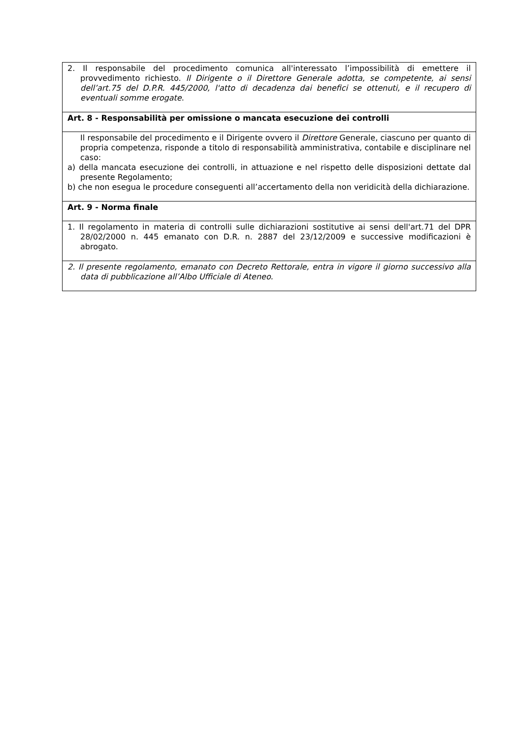| 2. Il responsabile del procedimento comunica all'interessato l’impossibilità di emettere il provvedimento richiesto. Il Dirigente o il Direttore Generale adotta, se competente, ai sensi dell’art.75 del D.P.R. 445/2000, l'atto di decadenza dai benefici se ottenuti, e il recupero di eventuali somme erogate . |
| Art. 8 - Responsabilità per omissione o mancata esecuzione dei controlli |
| Il responsabile del procedimento e il Dirigente ovvero il Direttore Generale, ciascuno per quanto di propria competenza, risponde a titolo di responsabilità amministrativa, contabile e disciplinare nel caso: a) della mancata esecuzione dei controlli, in attuazione e nel rispetto delle disposizioni dettate dal presente Regolamento; b) che non esegua le procedure conseguenti all’accertamento della non veridicità della dichiarazione. |
| Art. 9 - Norma finale |
| 1. Il regolamento in materia di controlli sulle dichiarazioni sostitutive ai sensi dell'art.71 del DPR 28/02/2000 n. 445 emanato con D.R. n. 2887 del 23/12/2009 e successive modificazioni è abrogato. |
| 2. Il presente regolamento, emanato con Decreto Rettorale, entra in vigore il giorno successivo alla data di pubblicazione all’Albo Ufficiale di Ateneo. |